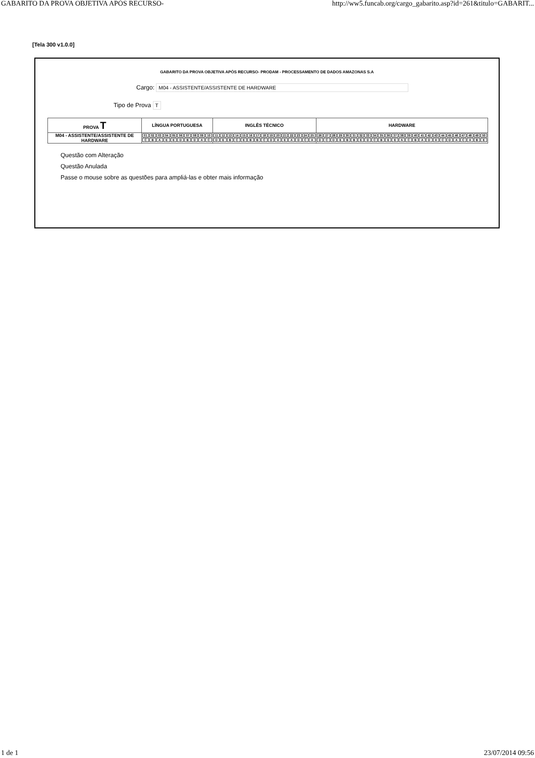GABARITO DA PROVA OBJETIVA APÓS RECURSO- http://ww5.funcab.org/cargo_gabarito.asp?id=261&titulo=GABARIT...
[Tela 300 v1.0.0]
GABARITO DA PROVA OBJETIVA APÓS RECURSO- PRODAM - PROCESSAMENTO DE DADOS AMAZONAS S.A
Cargo: M04 - ASSISTENTE/ASSISTENTE DE HARDWARE
Tipo de Prova T
| PROVA T | LÍNGUA PORTUGUESA | INGLÊS TÉCNICO | HARDWARE |
| --- | --- | --- | --- |
| M04 - ASSISTENTE/ASSISTENTE DE HARDWARE | / 01 / 02 / 03 / 04 / 05 / 06 / 07 / 08 / 09 / 10 / / C / B / A / E / E / D / B / D / A / C / | / 11 / 12 / 13 / 14 / 15 / 16 / 17 / 18 / 19 / 20 / 21 / 22 / 23 / 24 / 25 / / D / E / B / C / E / B / B / C / D / A / E / A / D / C / A / | / 26 / 27 / 28 / 29 / 30 / 31 / 32 / 33 / 34 / 35 / 36 / 37 / 38 / 39 / 40 / 41 / 42 / 43 / 44 / 45 / 46 / 47 / 48 / 49 / 50 / / D / C / D / E / B / B / E / D / C / B / E / E / A / C / B / A / D / A / C / D / A / C / A / B / E / |
Questão com Alteração
Questão Anulada
Passe o mouse sobre as questões para ampliá-las e obter mais informação
1 de 1 23/07/2014 09:56